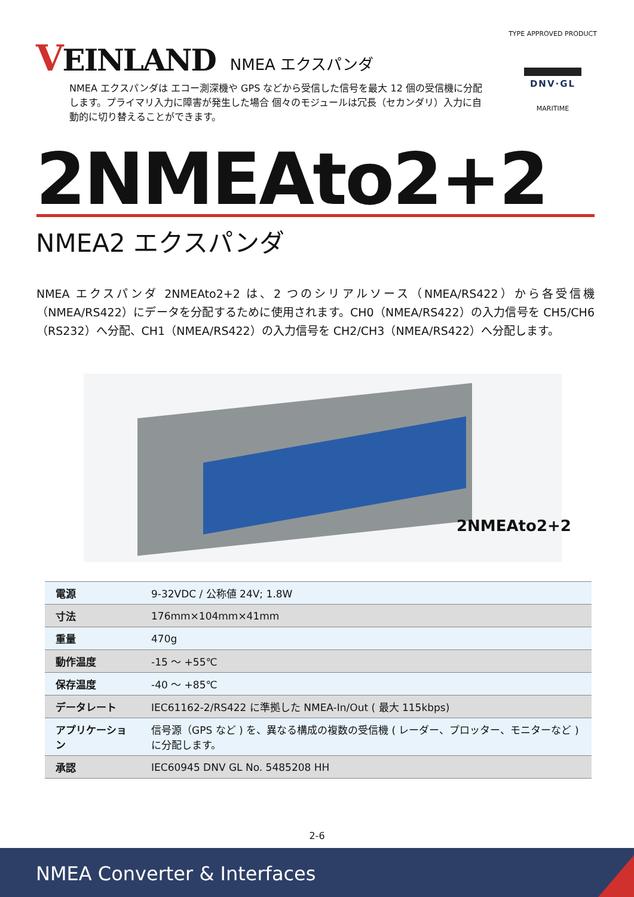VEINLAND
NMEA エクスパンダ
NMEA エクスパンダは エコー測深機や GPS などから受信した信号を最大 12 個の受信機に分配します。プライマリ入力に障害が発生した場合 個々のモジュールは冗長（セカンダリ）入力に自動的に切り替えることができます。
TYPE APPROVED PRODUCT
DNV·GL
MARITIME
2NMEAto2+2
NMEA2 エクスパンダ
NMEA エクスパンダ 2NMEAto2+2 は、2 つのシリアルソース（NMEA/RS422）から各受信機（NMEA/RS422）にデータを分配するために使用されます。CH0（NMEA/RS422）の入力信号を CH5/CH6（RS232）へ分配、CH1（NMEA/RS422）の入力信号を CH2/CH3（NMEA/RS422）へ分配します。
2NMEAto2+2
| 電源 | 9-32VDC / 公称値 24V; 1.8W |
| 寸法 | 176mm×104mm×41mm |
| 重量 | 470g |
| 動作温度 | -15 ～ +55℃ |
| 保存温度 | -40 ～ +85℃ |
| データレート | IEC61162-2/RS422 に準拠した NMEA-In/Out ( 最大 115kbps) |
| アプリケーション | 信号源（GPS など ) を、異なる構成の複数の受信機 ( レーダー、プロッター、モニターなど ) に分配します。 |
| 承認 | IEC60945 DNV GL No. 5485208 HH |
2-6
NMEA Converter & Interfaces